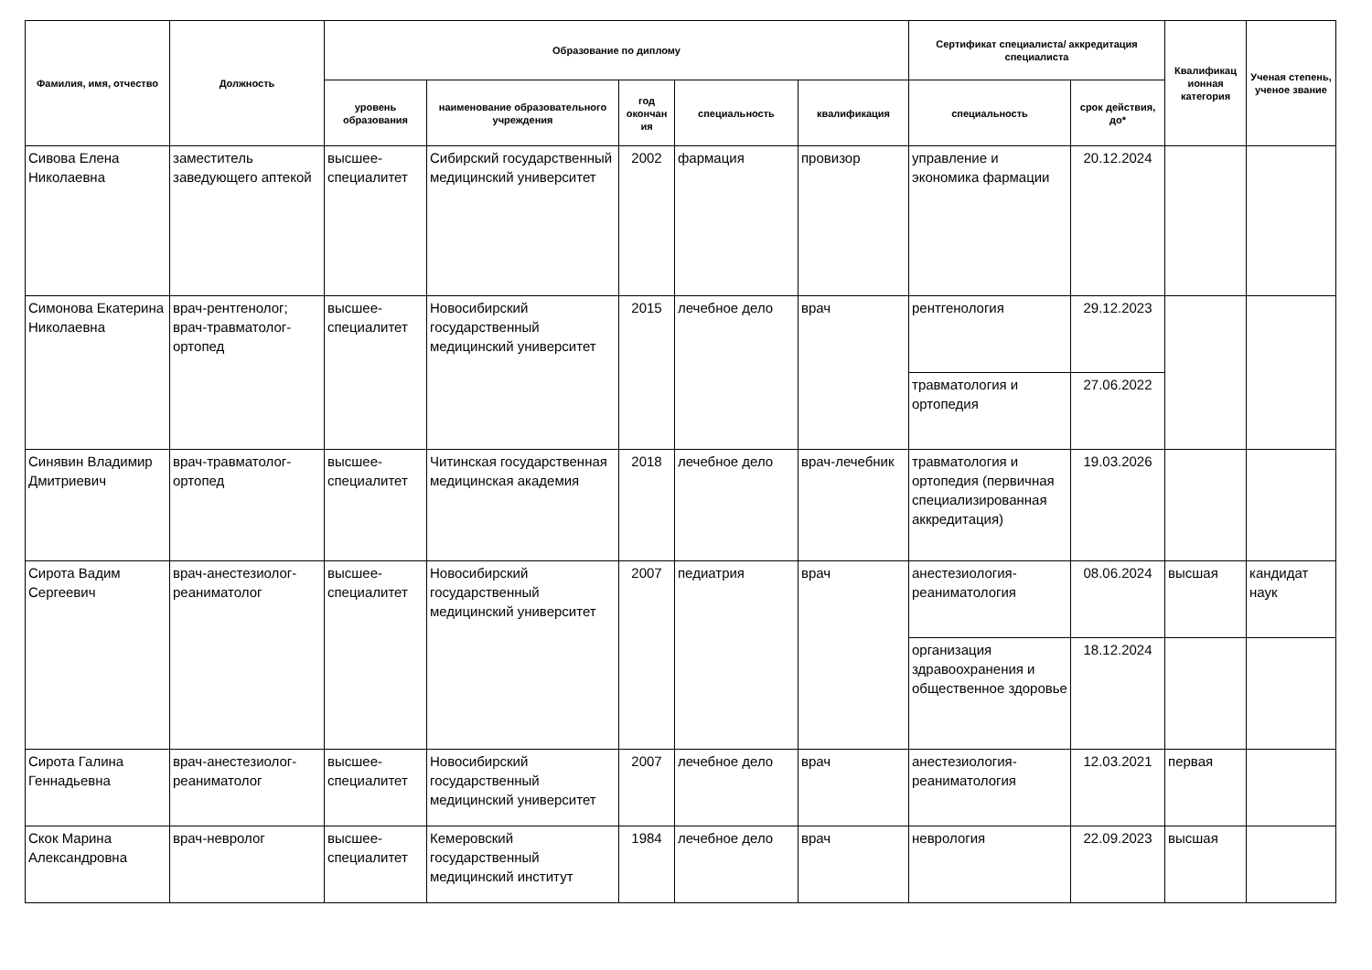| Фамилия, имя, отчество | Должность | Образование по диплому | | | | | Сертификат специалиста/ аккредитация специалиста | | Квалификац ионная категория | Ученая степень, ученое звание |
| --- | --- | --- | --- | --- | --- | --- | --- | --- | --- | --- |
| | | уровень образования | наименование образовательного учреждения | год окончан ия | специальность | квалификация | специальность | срок действия, до* | | |
| Сивова Елена Николаевна | заместитель заведующего аптекой | высшее-специалитет | Сибирский государственный медицинский университет | 2002 | фармация | провизор | управление и экономика фармации | 20.12.2024 | | |
| Симонова Екатерина Николаевна | врач-рентгенолог; врач-травматолог-ортопед | высшее-специалитет | Новосибирский государственный медицинский университет | 2015 | лечебное дело | врач | рентгенология | 29.12.2023 | | |
| | | | | | | | травматология и ортопедия | 27.06.2022 | | |
| Синявин Владимир Дмитриевич | врач-травматолог-ортопед | высшее-специалитет | Читинская государственная медицинская академия | 2018 | лечебное дело | врач-лечебник | травматология и ортопедия (первичная специализированная аккредитация) | 19.03.2026 | | |
| Сирота Вадим Сергеевич | врач-анестезиолог-реаниматолог | высшее-специалитет | Новосибирский государственный медицинский университет | 2007 | педиатрия | врач | анестезиология-реаниматология | 08.06.2024 | высшая | кандидат наук |
| | | | | | | | организация здравоохранения и общественное здоровье | 18.12.2024 | | |
| Сирота Галина Геннадьевна | врач-анестезиолог-реаниматолог | высшее-специалитет | Новосибирский государственный медицинский университет | 2007 | лечебное дело | врач | анестезиология-реаниматология | 12.03.2021 | первая | |
| Скок Марина Александровна | врач-невролог | высшее-специалитет | Кемеровский государственный медицинский институт | 1984 | лечебное дело | врач | неврология | 22.09.2023 | высшая | |